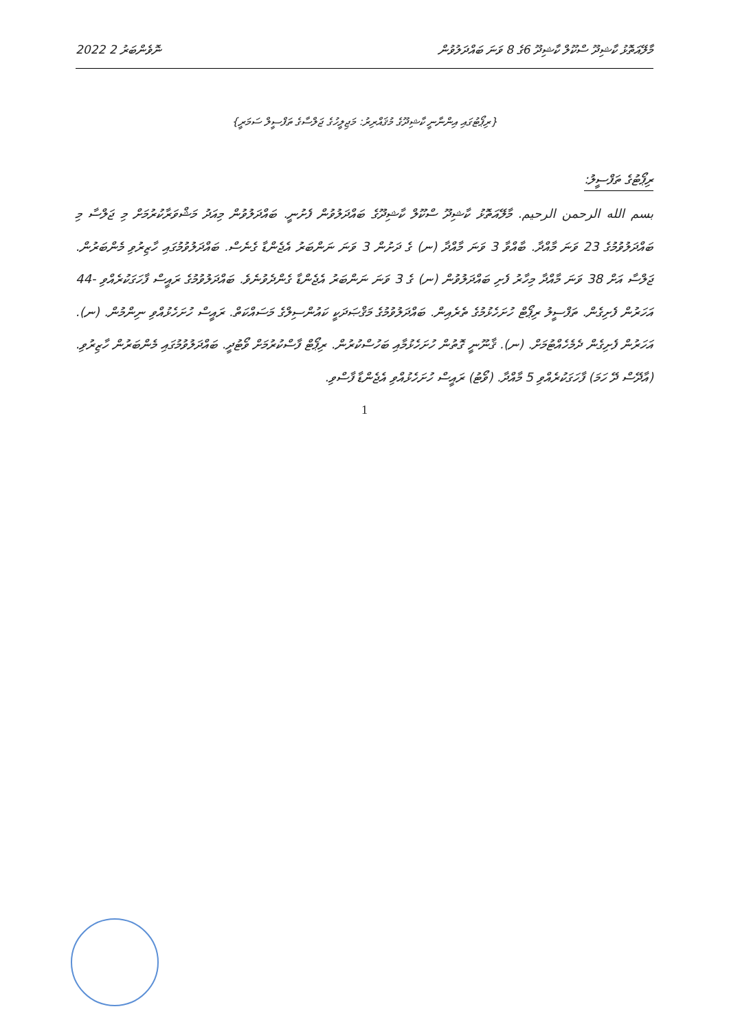2022 ނޮވެންބަރު 2
މާލޭއަތޮޅު ކާޝިދޫ ސްކޫލް ކާޝިދޫ 6ގެ 8 ވަނަ ބައްދަލުވުން
{ރިޕޯޓުގައި އިންނާނީ ކާޝިދޫގެ މުޤައްރިރު: މަޖިލީހުގެ ޖަލްސާގެ ތަފްސީލް ސަމަރީ}
ރިޕޯޓުގެ ތަފްސީލު:
بسم الله الرحمن الرحيم. މާލޭއަތޮޅު ކާޝިދޫ ސްކޫލް ކާޝިދޫގެ ބައްދަލުވުން ފެށުނީ. ބައްދަލުވުން މިއަދު މަޝްވަރާކުރުމަށް މި ޖަލްސާ މި ބައްދަލުވުމުގެ 23 ވަނަ މާއްދާ. ބާއްވާ 3 ވަނަ މާއްދާ (ނ) ގެ ދަށުން 3 ވަނަ ނަންބަރު އެޖެންޑާ ގެނެސް. ބައްދަލުވުމުގައި ހާޒިރުވި މެންބަރުން. ޖަލްސާ އަށް 38 ވަނަ މާއްދާ މިހާރު ފެށި ބައްދަލުވުން (ނ) ގެ 3 ވަނަ ނަންބަރު އެޖެންޑާ ގެންދެވުނެވެ. ބައްދަލުވުމުގެ ރައީސް ފާހަގަކުރެއްވި -44 އަހަރުން ފެށިގެން. ތަފްސީލު ރިޕޯޓް ހުށަހެޅުމުގެ ތެރެއިން. ބައްދަލުވުމުގެ މަޤްޞަދަކީ ކައުންސިލްގެ މަސައްކަތް. ރައީސް ހުށަހެޅުއްވި ނިންމުން. (ނ). އަހަރުން ފެށިގެން ދެމެހެއްޓުމަށް. (ނ). ޤާނޫނީ ގޮތުން ހުށަހެޅުމާއި ބަހުސްކުރުން. ރިޕޯޓް ފާސްކުރުމަށް ވޯޓުދީ. ބައްދަލުވުމުގައި މެންބަރުން ހާޒިރުވި. (އާދޭސް ދޭ ހަމަ) ފާހަގަކުރެއްވި 5 މާއްދާ. (ވޯޓު) ރައީސް ހުށަހެޅުއްވި އެޖެންޑާ ފާސްވި.
1